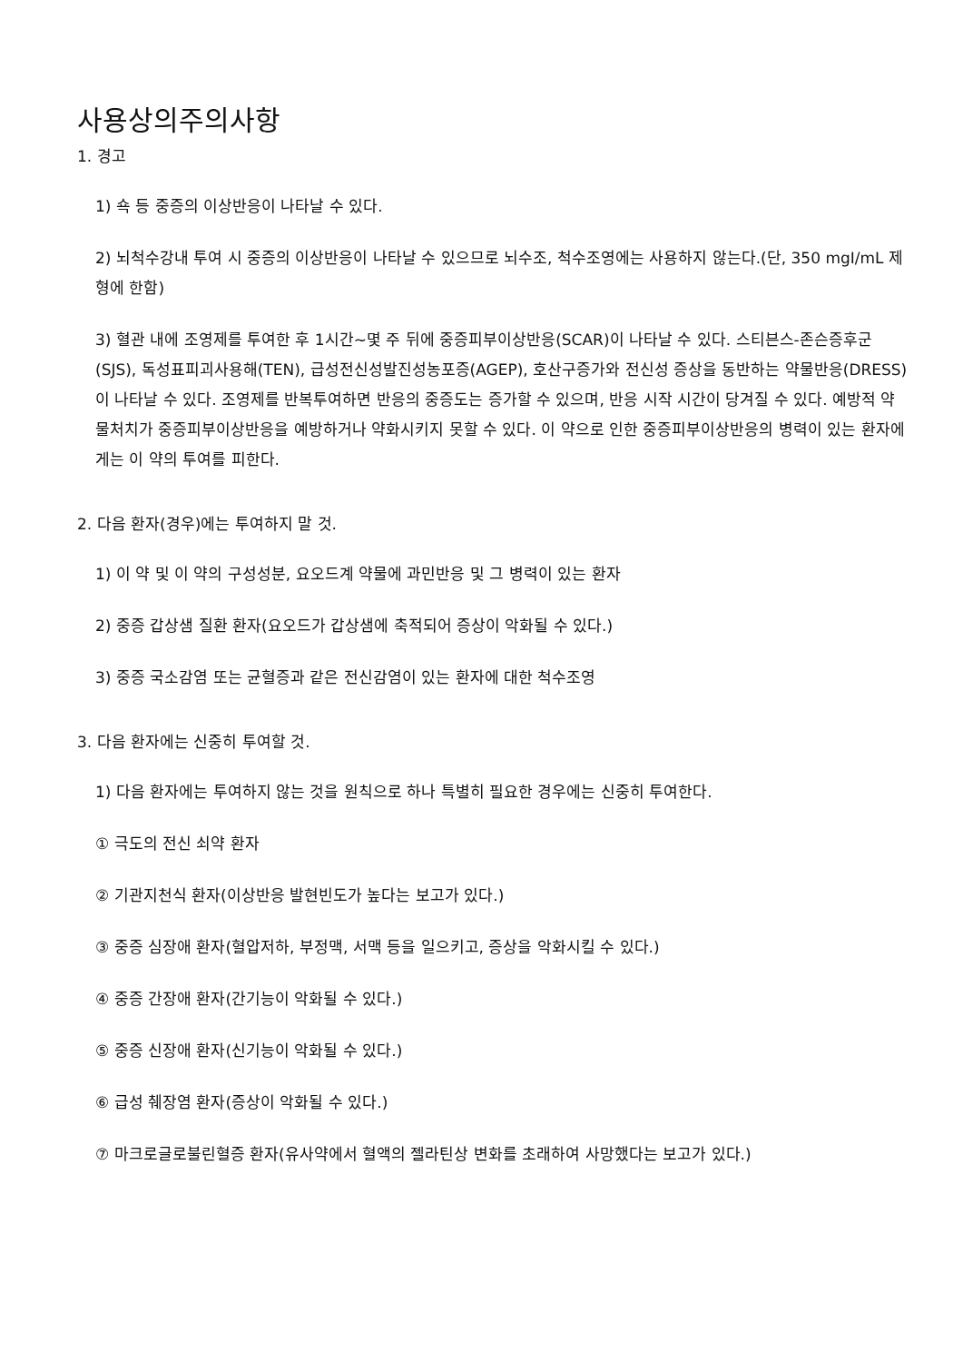사용상의주의사항
1. 경고
1) 쇽 등 중증의 이상반응이 나타날 수 있다.
2) 뇌척수강내 투여 시 중증의 이상반응이 나타날 수 있으므로 뇌수조, 척수조영에는 사용하지 않는다.(단, 350 mgI/mL 제형에 한함)
3) 혈관 내에 조영제를 투여한 후 1시간~몇 주 뒤에 중증피부이상반응(SCAR)이 나타날 수 있다. 스티븐스-존슨증후군(SJS), 독성표피괴사용해(TEN), 급성전신성발진성농포증(AGEP), 호산구증가와 전신성 증상을 동반하는 약물반응(DRESS)이 나타날 수 있다. 조영제를 반복투여하면 반응의 중증도는 증가할 수 있으며, 반응 시작 시간이 당겨질 수 있다. 예방적 약물처치가 중증피부이상반응을 예방하거나 약화시키지 못할 수 있다. 이 약으로 인한 중증피부이상반응의 병력이 있는 환자에게는 이 약의 투여를 피한다.
2. 다음 환자(경우)에는 투여하지 말 것.
1) 이 약 및 이 약의 구성성분, 요오드계 약물에 과민반응 및 그 병력이 있는 환자
2) 중증 갑상샘 질환 환자(요오드가 갑상샘에 축적되어 증상이 악화될 수 있다.)
3) 중증 국소감염 또는 균혈증과 같은 전신감염이 있는 환자에 대한 척수조영
3. 다음 환자에는 신중히 투여할 것.
1) 다음 환자에는 투여하지 않는 것을 원칙으로 하나 특별히 필요한 경우에는 신중히 투여한다.
① 극도의 전신 쇠약 환자
② 기관지천식 환자(이상반응 발현빈도가 높다는 보고가 있다.)
③ 중증 심장애 환자(혈압저하, 부정맥, 서맥 등을 일으키고, 증상을 악화시킬 수 있다.)
④ 중증 간장애 환자(간기능이 악화될 수 있다.)
⑤ 중증 신장애 환자(신기능이 악화될 수 있다.)
⑥ 급성 췌장염 환자(증상이 악화될 수 있다.)
⑦ 마크로글로불린혈증 환자(유사약에서 혈액의 젤라틴상 변화를 초래하여 사망했다는 보고가 있다.)